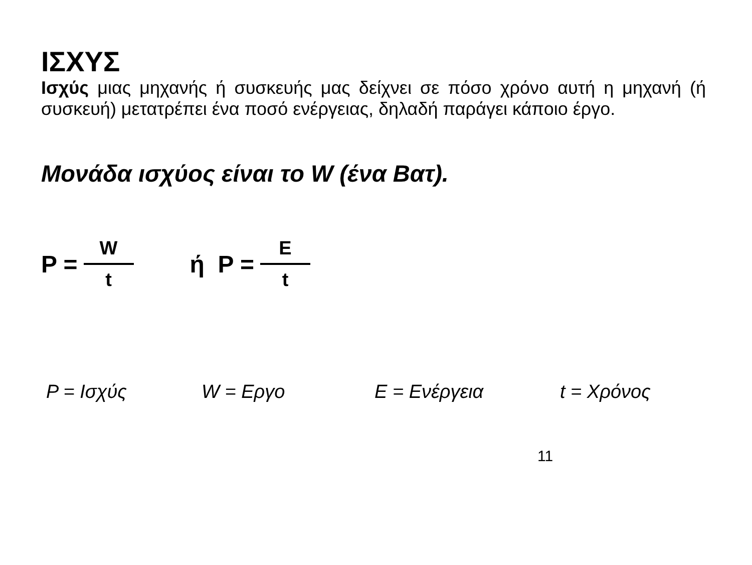ΙΣΧΥΣ
Ισχύς μιας μηχανής ή συσκευής μας δείχνει σε πόσο χρόνο αυτή η μηχανή (ή συσκευή) μετατρέπει ένα ποσό ενέργειας, δηλαδή παράγει κάποιο έργο.
Μονάδα ισχύος είναι το W (ένα Βατ).
P = W t ή P = E t
P = Ισχύς W = Εργο E = Ενέργεια t = Χρόνος
11